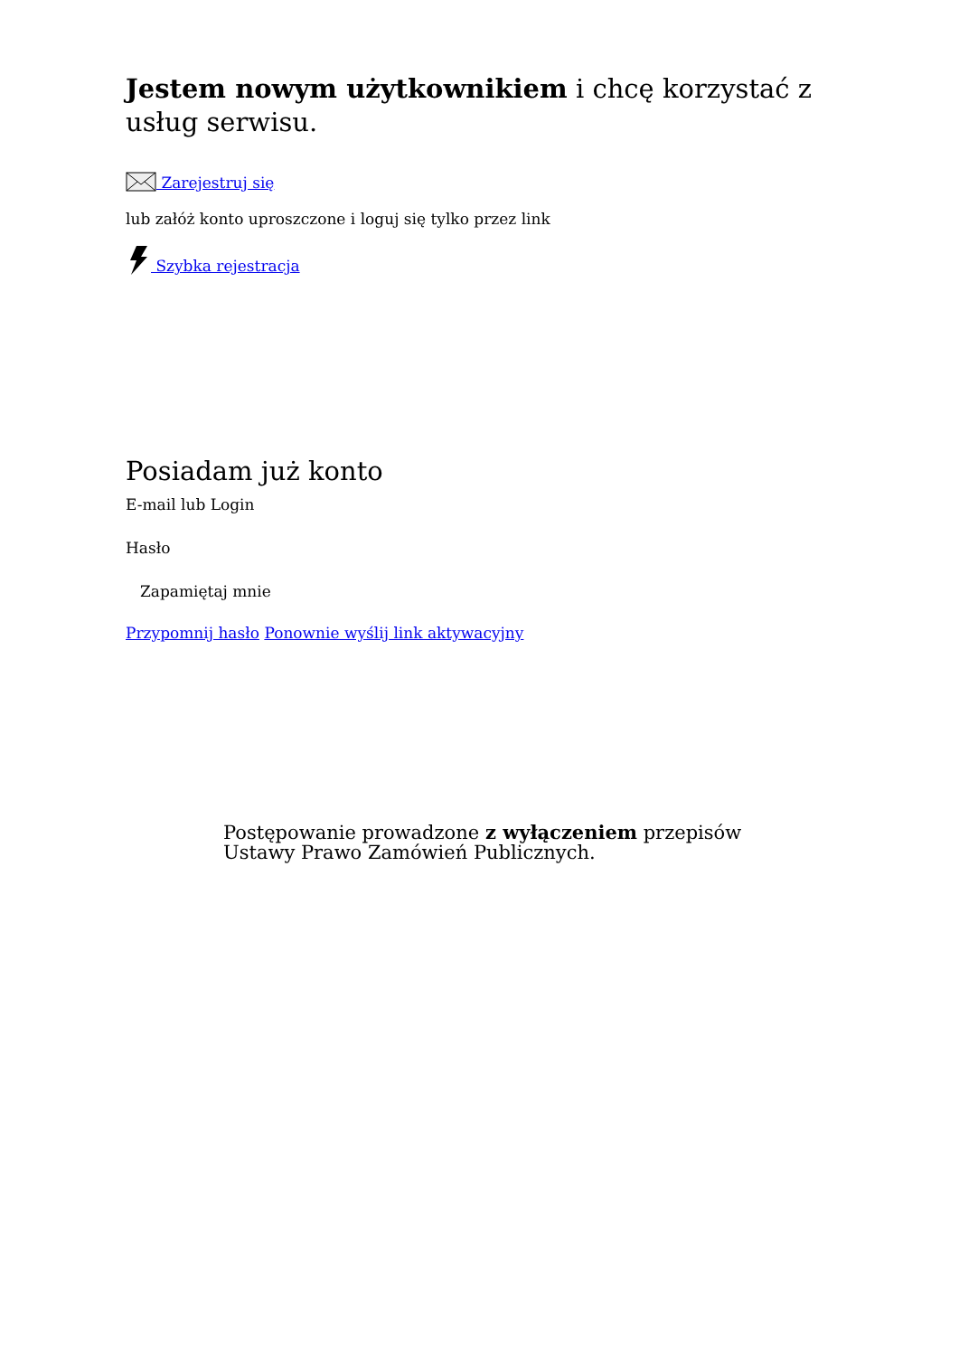Jestem nowym użytkownikiem i chcę korzystać z usług serwisu.
Zarejestruj się
lub załóż konto uproszczone i loguj się tylko przez link
Szybka rejestracja
Posiadam już konto
E-mail lub Login
Hasło
Zapamiętaj mnie
Przypomnij hasło Ponownie wyślij link aktywacyjny
Postępowanie prowadzone z wyłączeniem przepisów Ustawy Prawo Zamówień Publicznych.